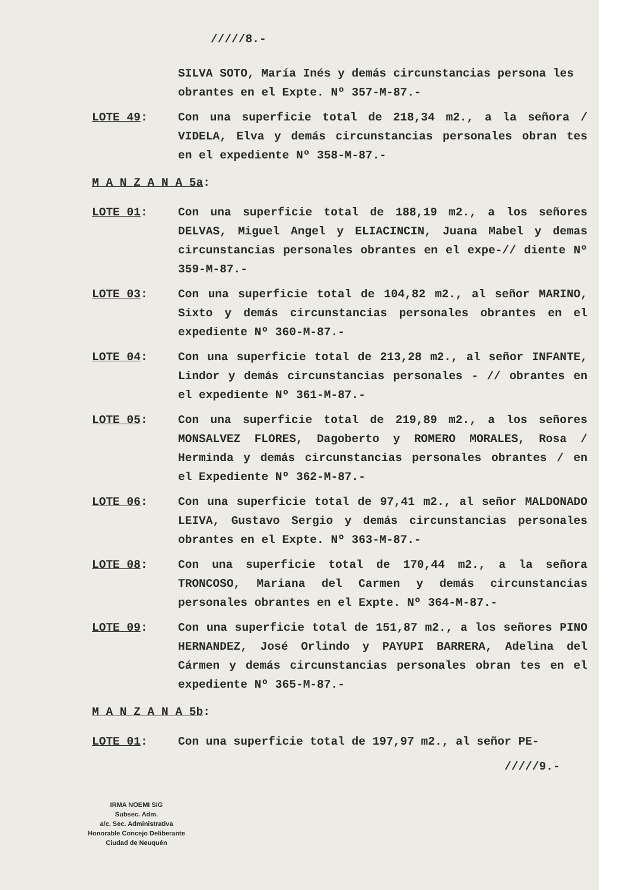/////8.-
SILVA SOTO, María Inés y demás circunstancias persona les obrantes en el Expte. Nº 357-M-87.-
LOTE 49: Con una superficie total de 218,34 m2., a la señora / VIDELA, Elva y demás circunstancias personales obran tes en el expediente Nº 358-M-87.-
M A N Z A N A 5a:
LOTE 01: Con una superficie total de 188,19 m2., a los señores DELVAS, Miguel Angel y ELIACINCIN, Juana Mabel y demas circunstancias personales obrantes en el expe-// diente Nº 359-M-87.-
LOTE 03: Con una superficie total de 104,82 m2., al señor MARINO, Sixto y demás circunstancias personales obrantes en el expediente Nº 360-M-87.-
LOTE 04: Con una superficie total de 213,28 m2., al señor INFANTE, Lindor y demás circunstancias personales - // obrantes en el expediente Nº 361-M-87.-
LOTE 05: Con una superficie total de 219,89 m2., a los señores MONSALVEZ FLORES, Dagoberto y ROMERO MORALES, Rosa / Herminda y demás circunstancias personales obrantes / en el Expediente Nº 362-M-87.-
LOTE 06: Con una superficie total de 97,41 m2., al señor MALDONADO LEIVA, Gustavo Sergio y demás circunstancias personales obrantes en el Expte. Nº 363-M-87.-
LOTE 08: Con una superficie total de 170,44 m2., a la señora TRONCOSO, Mariana del Carmen y demás circunstancias personales obrantes en el Expte. Nº 364-M-87.-
LOTE 09: Con una superficie total de 151,87 m2., a los señores PINO HERNANDEZ, José Orlindo y PAYUPI BARRERA, Adelina del Cármen y demás circunstancias personales obran tes en el expediente Nº 365-M-87.-
M A N Z A N A 5b:
LOTE 01: Con una superficie total de 197,97 m2., al señor PE-
/////9.-
IRMA NOEMI SIG
Subsec. Adm.
a/c. Sec. Administrativa
Honorable Concejo Deliberante
Ciudad de Neuquén